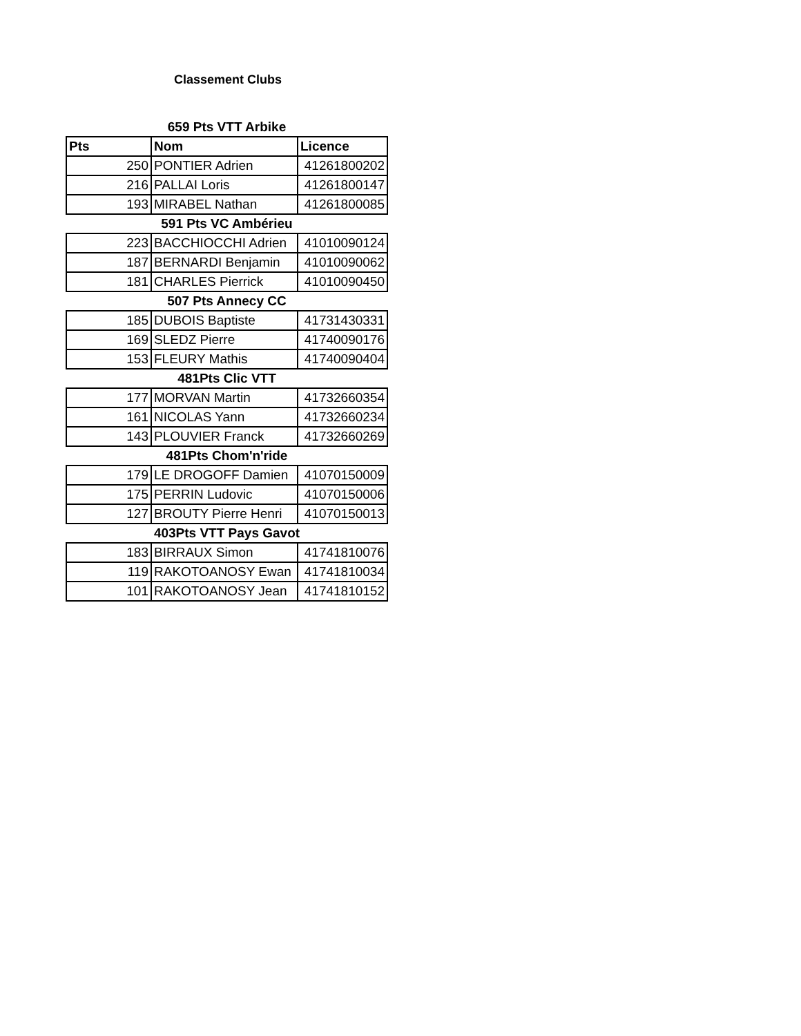Classement Clubs
| 659 Pts VTT Arbike | | |
| Pts | Nom | Licence |
| 250 | PONTIER Adrien | 41261800202 |
| 216 | PALLAI Loris | 41261800147 |
| 193 | MIRABEL Nathan | 41261800085 |
| 591 Pts VC Ambérieu | | |
| 223 | BACCHIOCCHI Adrien | 41010090124 |
| 187 | BERNARDI Benjamin | 41010090062 |
| 181 | CHARLES Pierrick | 41010090450 |
| 507 Pts Annecy CC | | |
| 185 | DUBOIS Baptiste | 41731430331 |
| 169 | SLEDZ Pierre | 41740090176 |
| 153 | FLEURY Mathis | 41740090404 |
| 481Pts Clic VTT | | |
| 177 | MORVAN Martin | 41732660354 |
| 161 | NICOLAS Yann | 41732660234 |
| 143 | PLOUVIER Franck | 41732660269 |
| 481Pts Chom'n'ride | | |
| 179 | LE DROGOFF Damien | 41070150009 |
| 175 | PERRIN Ludovic | 41070150006 |
| 127 | BROUTY Pierre Henri | 41070150013 |
| 403Pts VTT Pays Gavot | | |
| 183 | BIRRAUX Simon | 41741810076 |
| 119 | RAKOTOANOSY Ewan | 41741810034 |
| 101 | RAKOTOANOSY Jean | 41741810152 |